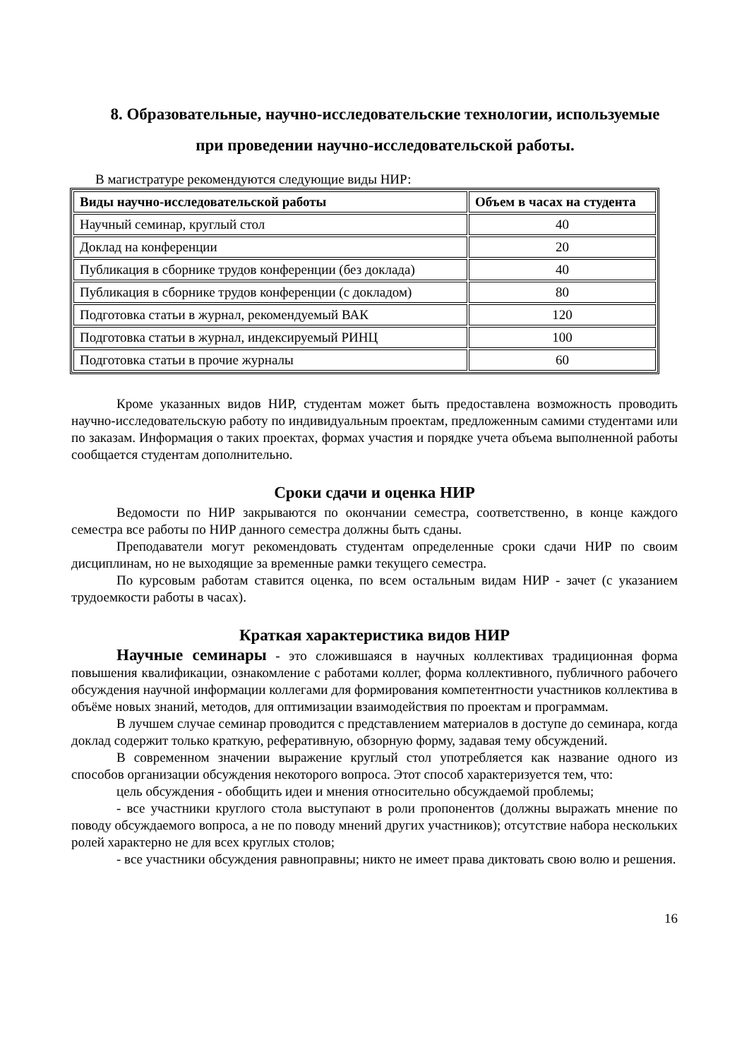8. Образовательные, научно-исследовательские технологии, используемые
при проведении научно-исследовательской работы.
В магистратуре рекомендуются следующие виды НИР:
| Виды научно-исследовательской работы | Объем в часах на студента |
| --- | --- |
| Научный семинар, круглый стол | 40 |
| Доклад на конференции | 20 |
| Публикация в сборнике трудов конференции (без доклада) | 40 |
| Публикация в сборнике трудов конференции (с докладом) | 80 |
| Подготовка статьи в журнал, рекомендуемый ВАК | 120 |
| Подготовка статьи в журнал, индексируемый РИНЦ | 100 |
| Подготовка статьи в прочие журналы | 60 |
Кроме указанных видов НИР, студентам может быть предоставлена возможность проводить научно-исследовательскую работу по индивидуальным проектам, предложенным самими студентами или по заказам. Информация о таких проектах, формах участия и порядке учета объема выполненной работы сообщается студентам дополнительно.
Сроки сдачи и оценка НИР
Ведомости по НИР закрываются по окончании семестра, соответственно, в конце каждого семестра все работы по НИР данного семестра должны быть сданы.
Преподаватели могут рекомендовать студентам определенные сроки сдачи НИР по своим дисциплинам, но не выходящие за временные рамки текущего семестра.
По курсовым работам ставится оценка, по всем остальным видам НИР - зачет (с указанием трудоемкости работы в часах).
Краткая характеристика видов НИР
Научные семинары - это сложившаяся в научных коллективах традиционная форма повышения квалификации, ознакомление с работами коллег, форма коллективного, публичного рабочего обсуждения научной информации коллегами для формирования компетентности участников коллектива в объёме новых знаний, методов, для оптимизации взаимодействия по проектам и программам.
В лучшем случае семинар проводится с представлением материалов в доступе до семинара, когда доклад содержит только краткую, реферативную, обзорную форму, задавая тему обсуждений.
В современном значении выражение круглый стол употребляется как название одного из способов организации обсуждения некоторого вопроса. Этот способ характеризуется тем, что:
цель обсуждения - обобщить идеи и мнения относительно обсуждаемой проблемы;
- все участники круглого стола выступают в роли пропонентов (должны выражать мнение по поводу обсуждаемого вопроса, а не по поводу мнений других участников); отсутствие набора нескольких ролей характерно не для всех круглых столов;
- все участники обсуждения равноправны; никто не имеет права диктовать свою волю и решения.
16